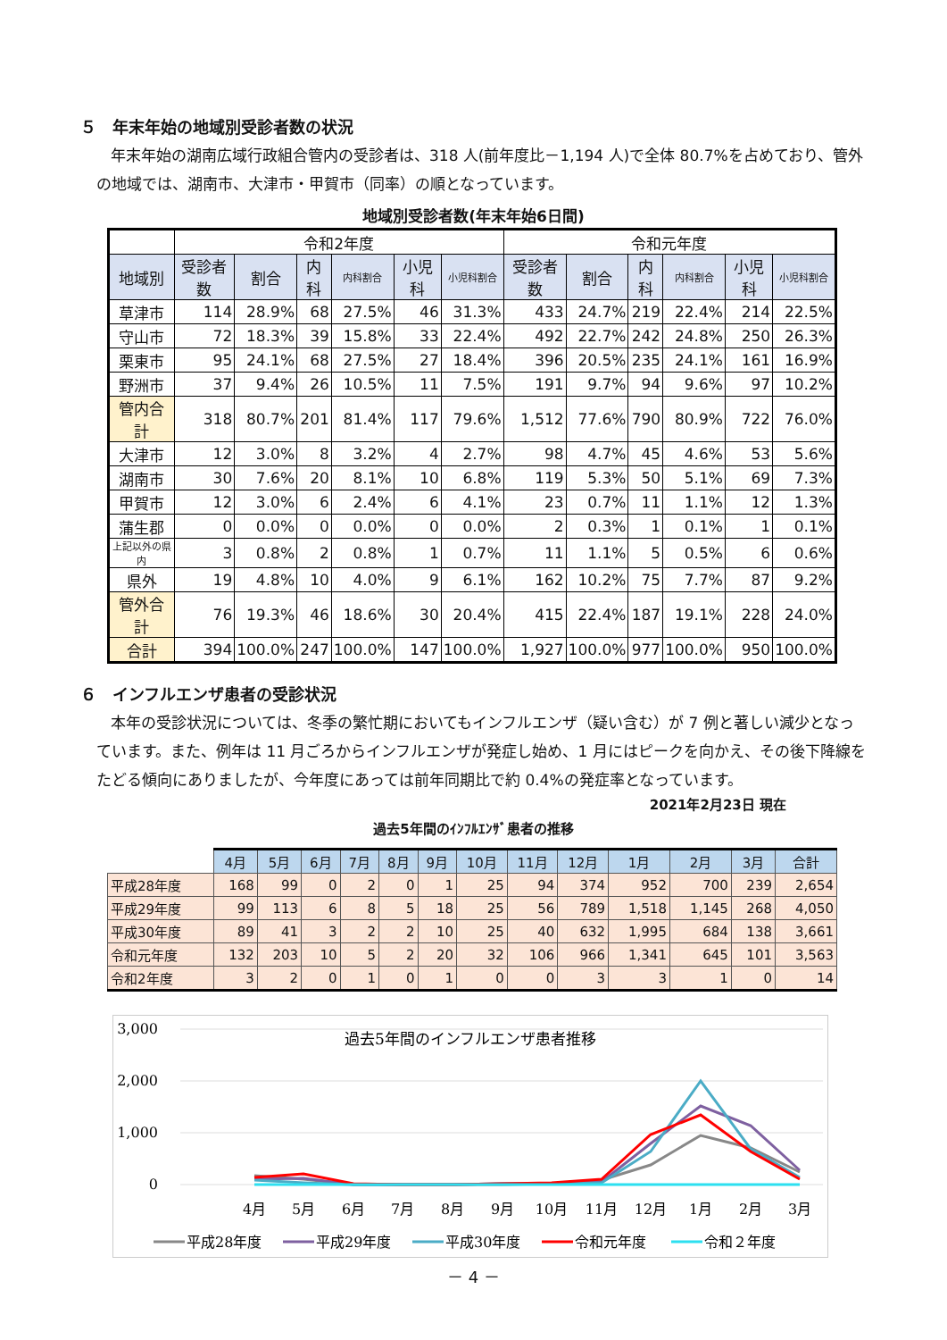５　年末年始の地域別受診者数の状況
年末年始の湖南広域行政組合管内の受診者は、318 人(前年度比－1,194 人)で全体 80.7%を占めており、管外の地域では、湖南市、大津市・甲賀市（同率）の順となっています。
地域別受診者数(年末年始6日間)
| | 令和2年度 | | | | | | 令和元年度 | | | | | |
| 地域別 | 受診者数 | 割合 | 内科 | 内科割合 | 小児科 | 小児科割合 | 受診者数 | 割合 | 内科 | 内科割合 | 小児科 | 小児科割合 |
| 草津市 | 114 | 28.9% | 68 | 27.5% | 46 | 31.3% | 433 | 24.7% | 219 | 22.4% | 214 | 22.5% |
| 守山市 | 72 | 18.3% | 39 | 15.8% | 33 | 22.4% | 492 | 22.7% | 242 | 24.8% | 250 | 26.3% |
| 栗東市 | 95 | 24.1% | 68 | 27.5% | 27 | 18.4% | 396 | 20.5% | 235 | 24.1% | 161 | 16.9% |
| 野洲市 | 37 | 9.4% | 26 | 10.5% | 11 | 7.5% | 191 | 9.7% | 94 | 9.6% | 97 | 10.2% |
| 管内合計 | 318 | 80.7% | 201 | 81.4% | 117 | 79.6% | 1,512 | 77.6% | 790 | 80.9% | 722 | 76.0% |
| 大津市 | 12 | 3.0% | 8 | 3.2% | 4 | 2.7% | 98 | 4.7% | 45 | 4.6% | 53 | 5.6% |
| 湖南市 | 30 | 7.6% | 20 | 8.1% | 10 | 6.8% | 119 | 5.3% | 50 | 5.1% | 69 | 7.3% |
| 甲賀市 | 12 | 3.0% | 6 | 2.4% | 6 | 4.1% | 23 | 0.7% | 11 | 1.1% | 12 | 1.3% |
| 蒲生郡 | 0 | 0.0% | 0 | 0.0% | 0 | 0.0% | 2 | 0.3% | 1 | 0.1% | 1 | 0.1% |
| 上記以外の県内 | 3 | 0.8% | 2 | 0.8% | 1 | 0.7% | 11 | 1.1% | 5 | 0.5% | 6 | 0.6% |
| 県外 | 19 | 4.8% | 10 | 4.0% | 9 | 6.1% | 162 | 10.2% | 75 | 7.7% | 87 | 9.2% |
| 管外合計 | 76 | 19.3% | 46 | 18.6% | 30 | 20.4% | 415 | 22.4% | 187 | 19.1% | 228 | 24.0% |
| 合計 | 394 | 100.0% | 247 | 100.0% | 147 | 100.0% | 1,927 | 100.0% | 977 | 100.0% | 950 | 100.0% |
６　インフルエンザ患者の受診状況
本年の受診状況については、冬季の繁忙期においてもインフルエンザ（疑い含む）が 7 例と著しい減少となっています。また、例年は 11 月ごろからインフルエンザが発症し始め、1 月にはピークを向かえ、その後下降線をたどる傾向にありましたが、今年度にあっては前年同期比で約 0.4%の発症率となっています。
2021年2月23日 現在
過去5年間のｲﾝﾌﾙｴﾝｻﾞ患者の推移
| | 4月 | 5月 | 6月 | 7月 | 8月 | 9月 | 10月 | 11月 | 12月 | 1月 | 2月 | 3月 | 合計 |
| 平成28年度 | 168 | 99 | 0 | 2 | 0 | 1 | 25 | 94 | 374 | 952 | 700 | 239 | 2,654 |
| 平成29年度 | 99 | 113 | 6 | 8 | 5 | 18 | 25 | 56 | 789 | 1,518 | 1,145 | 268 | 4,050 |
| 平成30年度 | 89 | 41 | 3 | 2 | 2 | 10 | 25 | 40 | 632 | 1,995 | 684 | 138 | 3,661 |
| 令和元年度 | 132 | 203 | 10 | 5 | 2 | 20 | 32 | 106 | 966 | 1,341 | 645 | 101 | 3,563 |
| 令和2年度 | 3 | 2 | 0 | 1 | 0 | 1 | 0 | 0 | 3 | 3 | 1 | 0 | 14 |
3,000
2,000
1,000
0
過去5年間のインフルエンザ患者推移
4月
5月
6月
7月
8月
9月
10月
11月
12月
1月
2月
3月
平成28年度
平成29年度
平成30年度
令和元年度
令和２年度
－ 4 －